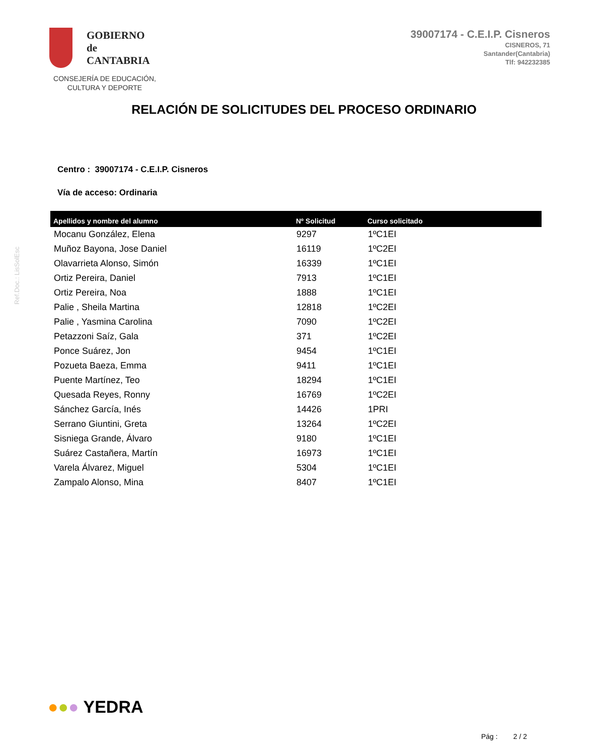Ref.Doc.: LisSolEsc
GOBIERNO
de
CANTABRIA
CONSEJERÍA DE EDUCACIÓN,
CULTURA Y DEPORTE
39007174 - C.E.I.P. Cisneros
CISNEROS, 71
Santander(Cantabria)
Tlf: 942232385
RELACIÓN DE SOLICITUDES DEL PROCESO ORDINARIO
Centro : 39007174 - C.E.I.P. Cisneros
Vía de acceso: Ordinaria
| Apellidos y nombre del alumno | Nº Solicitud | Curso solicitado |
| --- | --- | --- |
| Mocanu González, Elena | 9297 | 1ºC1EI |
| Muñoz Bayona, Jose Daniel | 16119 | 1ºC2EI |
| Olavarrieta Alonso, Simón | 16339 | 1ºC1EI |
| Ortiz Pereira, Daniel | 7913 | 1ºC1EI |
| Ortiz Pereira, Noa | 1888 | 1ºC1EI |
| Palie , Sheila Martina | 12818 | 1ºC2EI |
| Palie , Yasmina Carolina | 7090 | 1ºC2EI |
| Petazzoni Saíz, Gala | 371 | 1ºC2EI |
| Ponce Suárez, Jon | 9454 | 1ºC1EI |
| Pozueta Baeza, Emma | 9411 | 1ºC1EI |
| Puente Martínez, Teo | 18294 | 1ºC1EI |
| Quesada Reyes, Ronny | 16769 | 1ºC2EI |
| Sánchez García, Inés | 14426 | 1PRI |
| Serrano Giuntini, Greta | 13264 | 1ºC2EI |
| Sisniega Grande, Álvaro | 9180 | 1ºC1EI |
| Suárez Castañera, Martín | 16973 | 1ºC1EI |
| Varela Álvarez, Miguel | 5304 | 1ºC1EI |
| Zampalo Alonso, Mina | 8407 | 1ºC1EI |
●●● YEDRA
Pág : 2 / 2